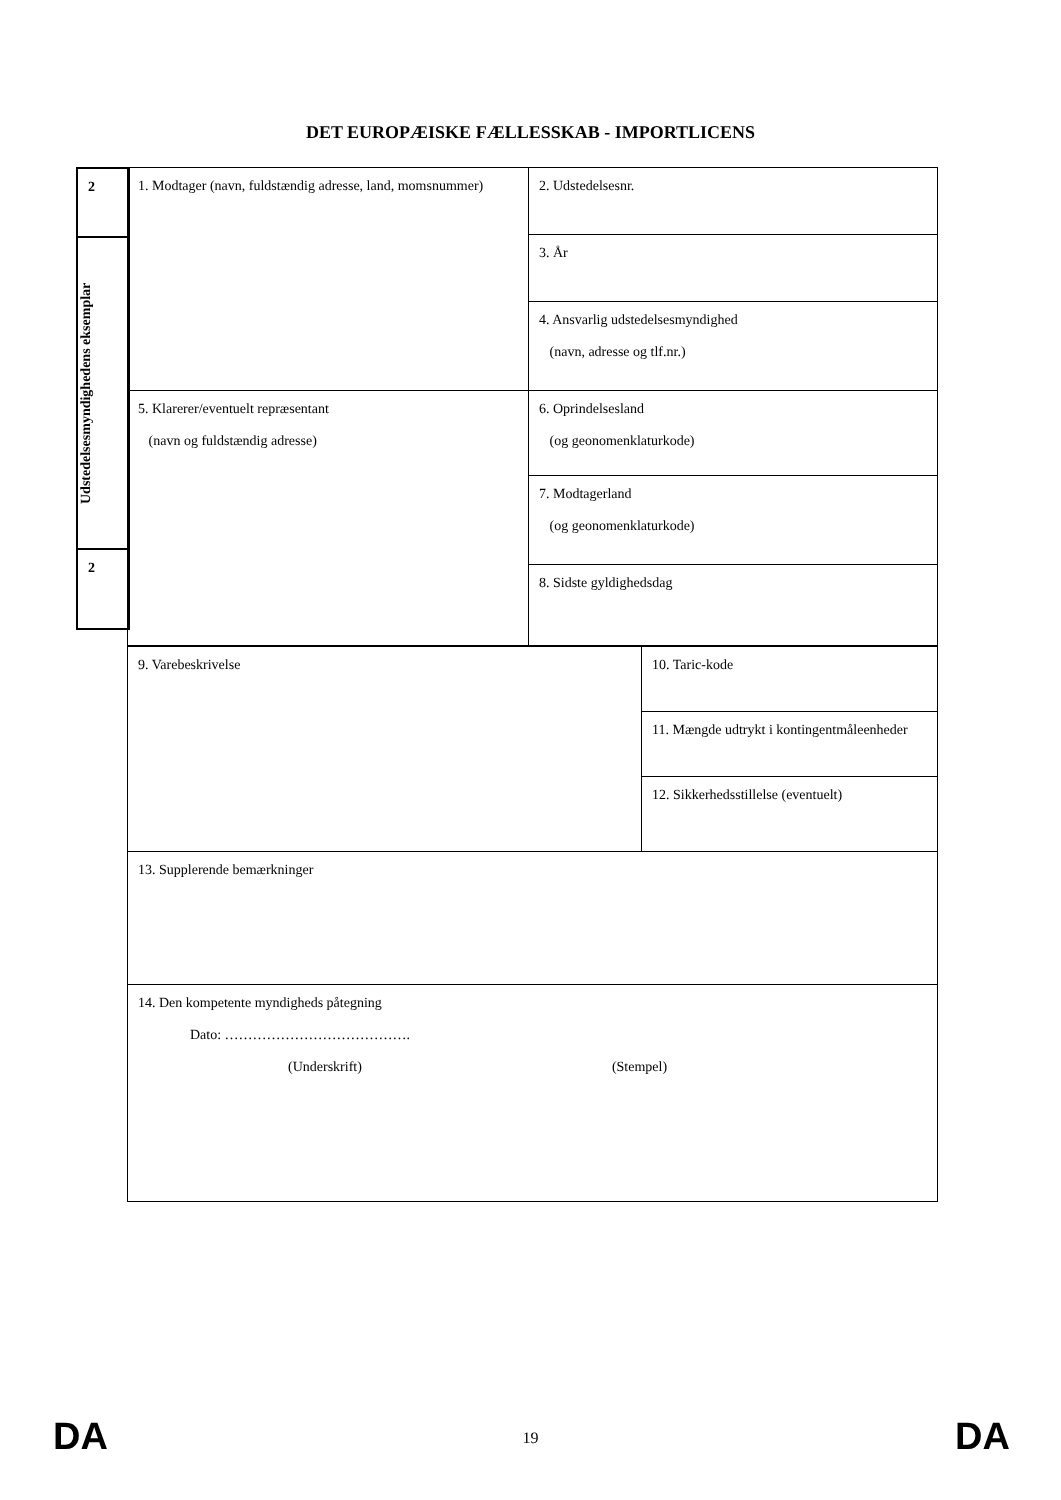DET EUROPÆISKE FÆLLESSKAB - IMPORTLICENS
| 2 |
| Udstedelsesmyndighedens eksemplar |
| 2 |
| 1. Modtager (navn, fuldstændig adresse, land, momsnummer) | 2. Udstedelsesnr. |
| | 3. År |
| | 4. Ansvarlig udstedelsesmyndighed (navn, adresse og tlf.nr.) |
| 5. Klarerer/eventuelt repræsentant (navn og fuldstændig adresse) | 6. Oprindelsesland (og geonomenklaturkode) |
| | 7. Modtagerland (og geonomenklaturkode) |
| | 8. Sidste gyldighedsdag |
| 9. Varebeskrivelse | 10. Taric-kode |
| | 11. Mængde udtrykt i kontingentmåleenheder |
| | 12. Sikkerhedsstillelse (eventuelt) |
| 13. Supplerende bemærkninger | |
| 14. Den kompetente myndigheds påtegning Dato: …………………………………. (Underskrift) (Stempel) | |
DA
19
DA